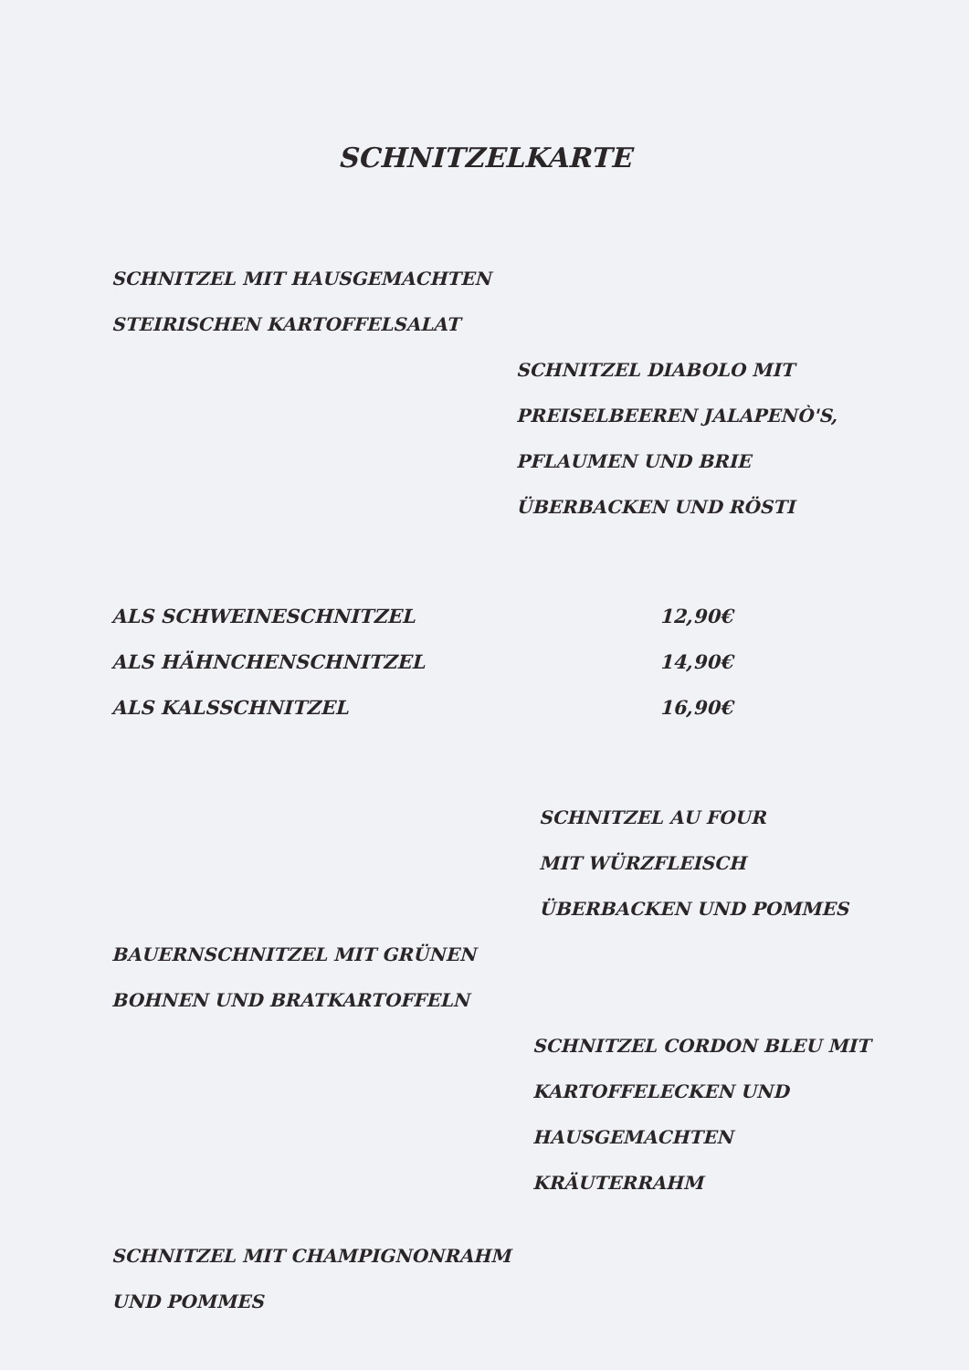SCHNITZELKARTE
SCHNITZEL MIT HAUSGEMACHTEN
STEIRISCHEN KARTOFFELSALAT
SCHNITZEL DIABOLO MIT
PREISELBEEREN JALAPENÒ'S,
PFLAUMEN UND BRIE
ÜBERBACKEN UND RÖSTI
ALS SCHWEINESCHNITZEL 12,90€
ALS HÄHNCHENSCHNITZEL 14,90€
ALS KALSSCHNITZEL 16,90€
SCHNITZEL AU FOUR
MIT WÜRZFLEISCH
ÜBERBACKEN UND POMMES
BAUERNSCHNITZEL MIT GRÜNEN
BOHNEN UND BRATKARTOFFELN
SCHNITZEL CORDON BLEU MIT
KARTOFFELECKEN UND
HAUSGEMACHTEN
KRÄUTERRAHM
SCHNITZEL MIT CHAMPIGNONRAHM
UND POMMES